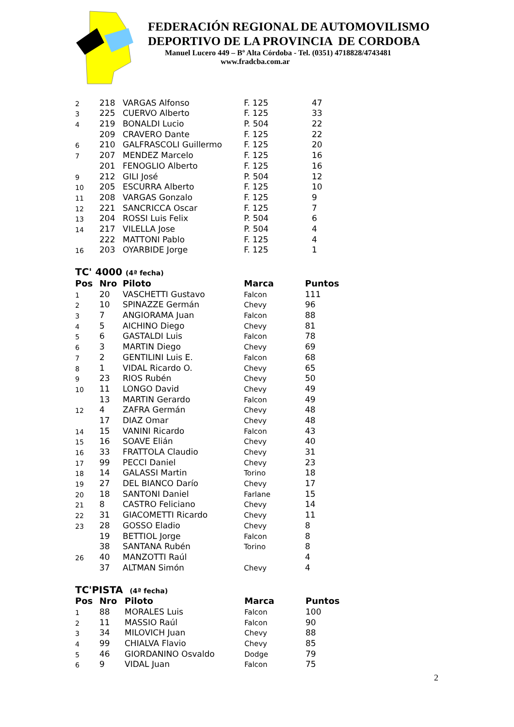FEDERACIÓN REGIONAL DE AUTOMOVILISMO
DEPORTIVO DE LA PROVINCIA DE CORDOBA
Manuel Lucero 449 – Bº Alta Córdoba - Tel. (0351) 4718828/4743481
www.fradcba.com.ar
| 2 | 218 | VARGAS Alfonso | F. 125 | 47 |
| 3 | 225 | CUERVO Alberto | F. 125 | 33 |
| 4 | 219 | BONALDI Lucio | P. 504 | 22 |
| | 209 | CRAVERO Dante | F. 125 | 22 |
| 6 | 210 | GALFRASCOLI Guillermo | F. 125 | 20 |
| 7 | 207 | MENDEZ Marcelo | F. 125 | 16 |
| | 201 | FENOGLIO Alberto | F. 125 | 16 |
| 9 | 212 | GILI José | P. 504 | 12 |
| 10 | 205 | ESCURRA Alberto | F. 125 | 10 |
| 11 | 208 | VARGAS Gonzalo | F. 125 | 9 |
| 12 | 221 | SANCRICCA Oscar | F. 125 | 7 |
| 13 | 204 | ROSSI Luis Felix | P. 504 | 6 |
| 14 | 217 | VILELLA Jose | P. 504 | 4 |
| | 222 | MATTONI Pablo | F. 125 | 4 |
| 16 | 203 | OYARBIDE Jorge | F. 125 | 1 |
TC' 4000 (4ª fecha)
| Pos | Nro | Piloto | Marca | Puntos |
| --- | --- | --- | --- | --- |
| 1 | 20 | VASCHETTI Gustavo | Falcon | 111 |
| 2 | 10 | SPINAZZE Germán | Chevy | 96 |
| 3 | 7 | ANGIORAMA Juan | Falcon | 88 |
| 4 | 5 | AICHINO Diego | Chevy | 81 |
| 5 | 6 | GASTALDI Luis | Falcon | 78 |
| 6 | 3 | MARTIN Diego | Chevy | 69 |
| 7 | 2 | GENTILINI Luis E. | Falcon | 68 |
| 8 | 1 | VIDAL Ricardo O. | Chevy | 65 |
| 9 | 23 | RIOS Rubén | Chevy | 50 |
| 10 | 11 | LONGO David | Chevy | 49 |
| | 13 | MARTIN Gerardo | Falcon | 49 |
| 12 | 4 | ZAFRA Germán | Chevy | 48 |
| | 17 | DIAZ Omar | Chevy | 48 |
| 14 | 15 | VANINI Ricardo | Falcon | 43 |
| 15 | 16 | SOAVE Elián | Chevy | 40 |
| 16 | 33 | FRATTOLA Claudio | Chevy | 31 |
| 17 | 99 | PECCI Daniel | Chevy | 23 |
| 18 | 14 | GALASSI Martin | Torino | 18 |
| 19 | 27 | DEL BIANCO Darío | Chevy | 17 |
| 20 | 18 | SANTONI Daniel | Farlane | 15 |
| 21 | 8 | CASTRO Feliciano | Chevy | 14 |
| 22 | 31 | GIACOMETTI Ricardo | Chevy | 11 |
| 23 | 28 | GOSSO Eladio | Chevy | 8 |
| | 19 | BETTIOL Jorge | Falcon | 8 |
| | 38 | SANTANA Rubén | Torino | 8 |
| 26 | 40 | MANZOTTI Raúl | | 4 |
| | 37 | ALTMAN Simón | Chevy | 4 |
TC'PISTA (4ª fecha)
| Pos | Nro | Piloto | Marca | Puntos |
| --- | --- | --- | --- | --- |
| 1 | 88 | MORALES Luis | Falcon | 100 |
| 2 | 11 | MASSIO Raúl | Falcon | 90 |
| 3 | 34 | MILOVICH Juan | Chevy | 88 |
| 4 | 99 | CHIALVA Flavio | Chevy | 85 |
| 5 | 46 | GIORDANINO Osvaldo | Dodge | 79 |
| 6 | 9 | VIDAL Juan | Falcon | 75 |
2